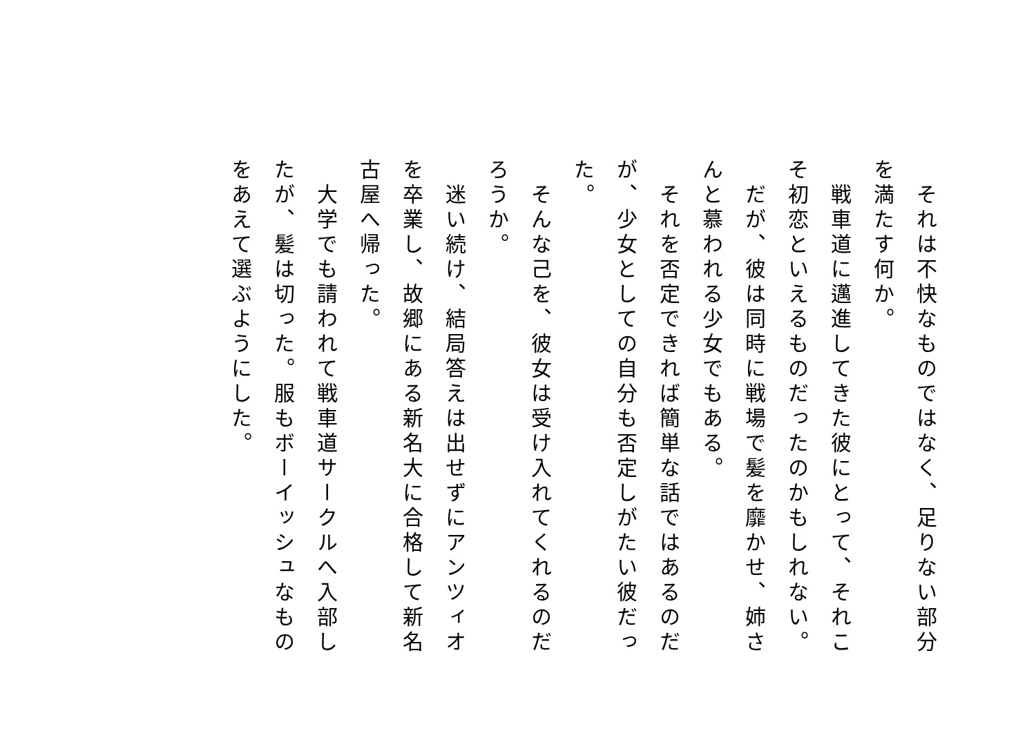それは不快なものではなく、足りない部分を満たす何か。
　戦車道に邁進してきた彼にとって、それこそ初恋といえるものだったのかもしれない。
　だが、彼は同時に戦場で髪を靡かせ、姉さんと慕われる少女でもある。
　それを否定できれば簡単な話ではあるのだが、少女としての自分も否定しがたい彼だった。
　そんな己を、彼女は受け入れてくれるのだろうか。
　迷い続け、結局答えは出せずにアンツィオを卒業し、故郷にある新名大に合格して新名古屋へ帰った。
　大学でも請われて戦車道サークルへ入部したが、髪は切った。服もボーイッシュなものをあえて選ぶようにした。